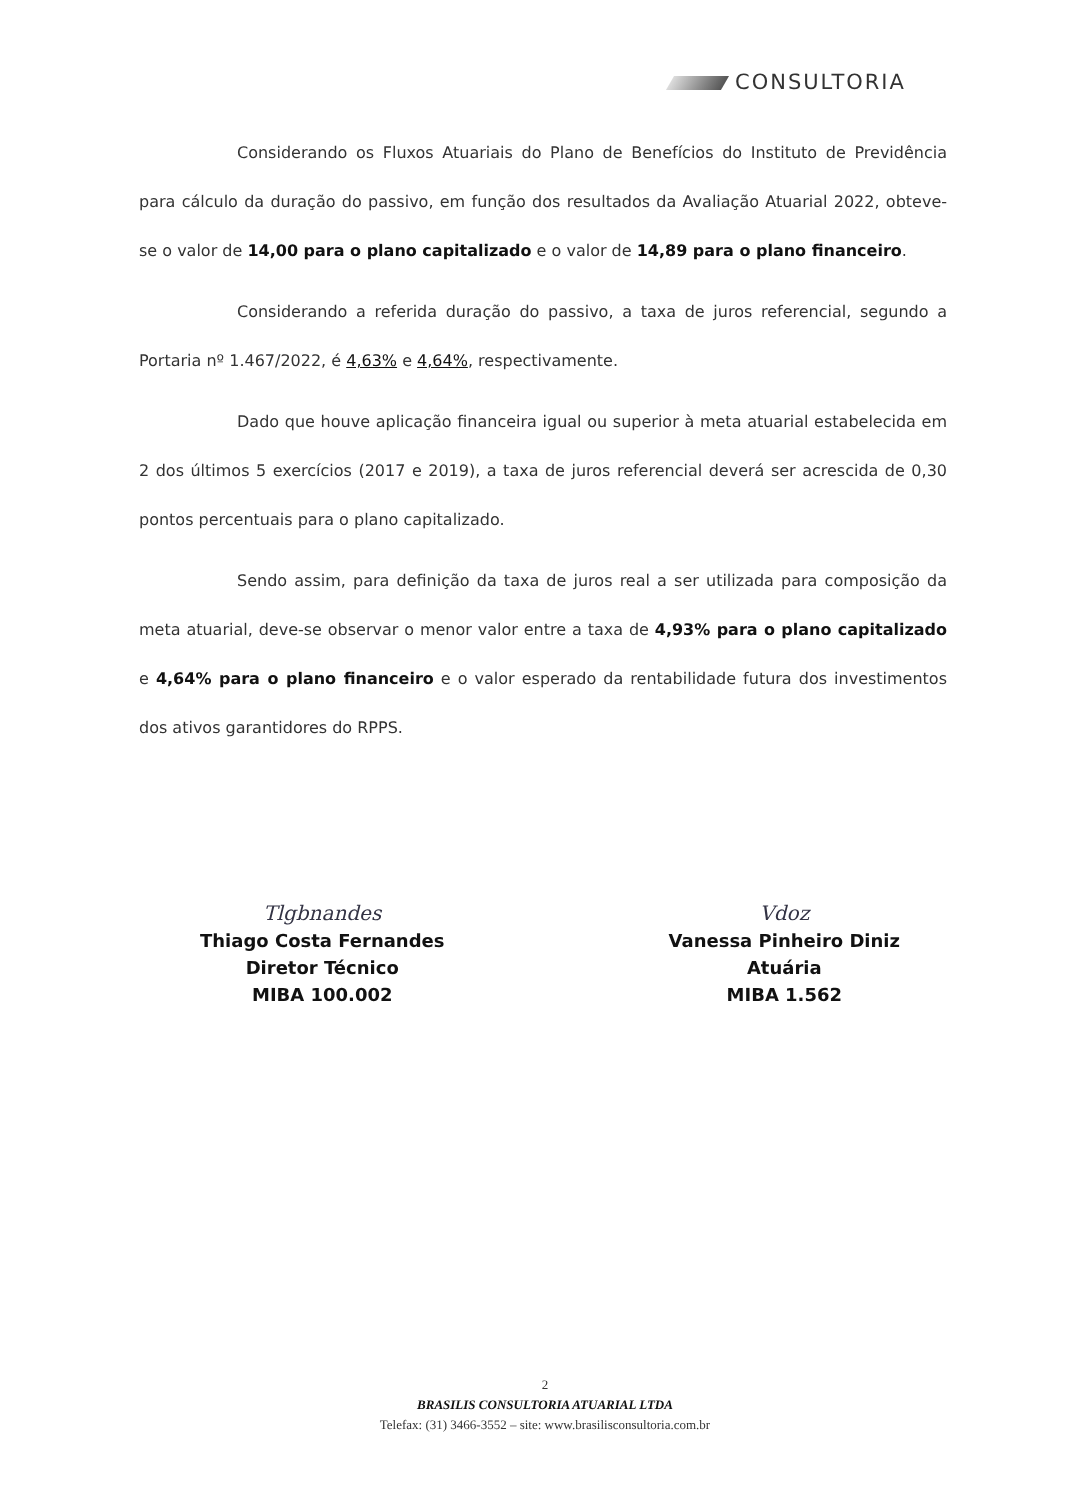CONSULTORIA
Considerando os Fluxos Atuariais do Plano de Benefícios do Instituto de Previdência para cálculo da duração do passivo, em função dos resultados da Avaliação Atuarial 2022, obteve-se o valor de 14,00 para o plano capitalizado e o valor de 14,89 para o plano financeiro.
Considerando a referida duração do passivo, a taxa de juros referencial, segundo a Portaria nº 1.467/2022, é 4,63% e 4,64%, respectivamente.
Dado que houve aplicação financeira igual ou superior à meta atuarial estabelecida em 2 dos últimos 5 exercícios (2017 e 2019), a taxa de juros referencial deverá ser acrescida de 0,30 pontos percentuais para o plano capitalizado.
Sendo assim, para definição da taxa de juros real a ser utilizada para composição da meta atuarial, deve-se observar o menor valor entre a taxa de 4,93% para o plano capitalizado e 4,64% para o plano financeiro e o valor esperado da rentabilidade futura dos investimentos dos ativos garantidores do RPPS.
Tlgbnandes
Thiago Costa Fernandes
Diretor Técnico
MIBA 100.002
Vdoz
Vanessa Pinheiro Diniz
Atuária
MIBA 1.562
2
BRASILIS CONSULTORIA ATUARIAL LTDA
Telefax: (31) 3466-3552 – site: www.brasilisconsultoria.com.br